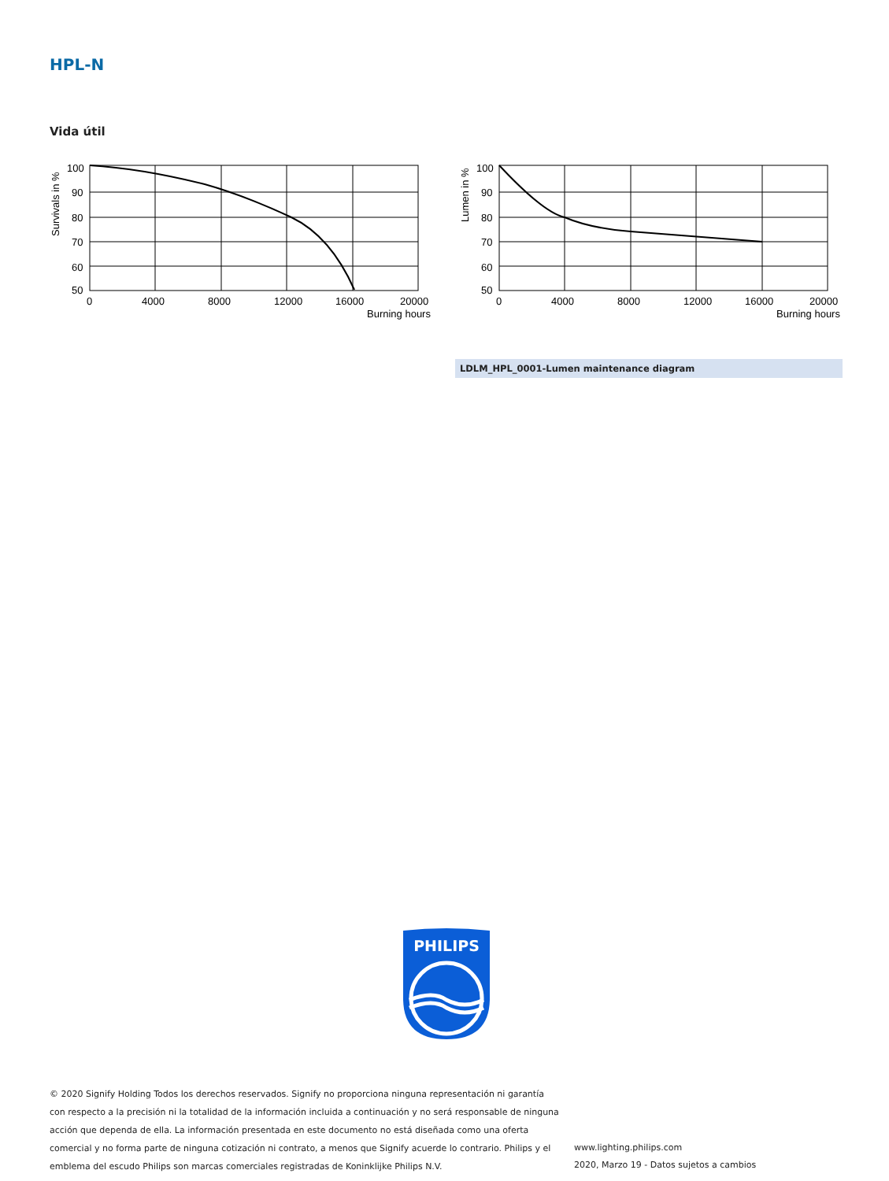HPL-N
Vida útil
Survivals in %
100
90
80
70
60
50
0
4000
8000
12000
16000
20000
Burning hours
Lumen in %
100
90
80
70
60
50
0
4000
8000
12000
16000
20000
Burning hours
LDLM_HPL_0001-Lumen maintenance diagram
PHILIPS
© 2020 Signify Holding Todos los derechos reservados. Signify no proporciona ninguna representación ni garantía con respecto a la precisión ni la totalidad de la información incluida a continuación y no será responsable de ninguna acción que dependa de ella. La información presentada en este documento no está diseñada como una oferta comercial y no forma parte de ninguna cotización ni contrato, a menos que Signify acuerde lo contrario. Philips y el emblema del escudo Philips son marcas comerciales registradas de Koninklijke Philips N.V.
www.lighting.philips.com
2020, Marzo 19 - Datos sujetos a cambios